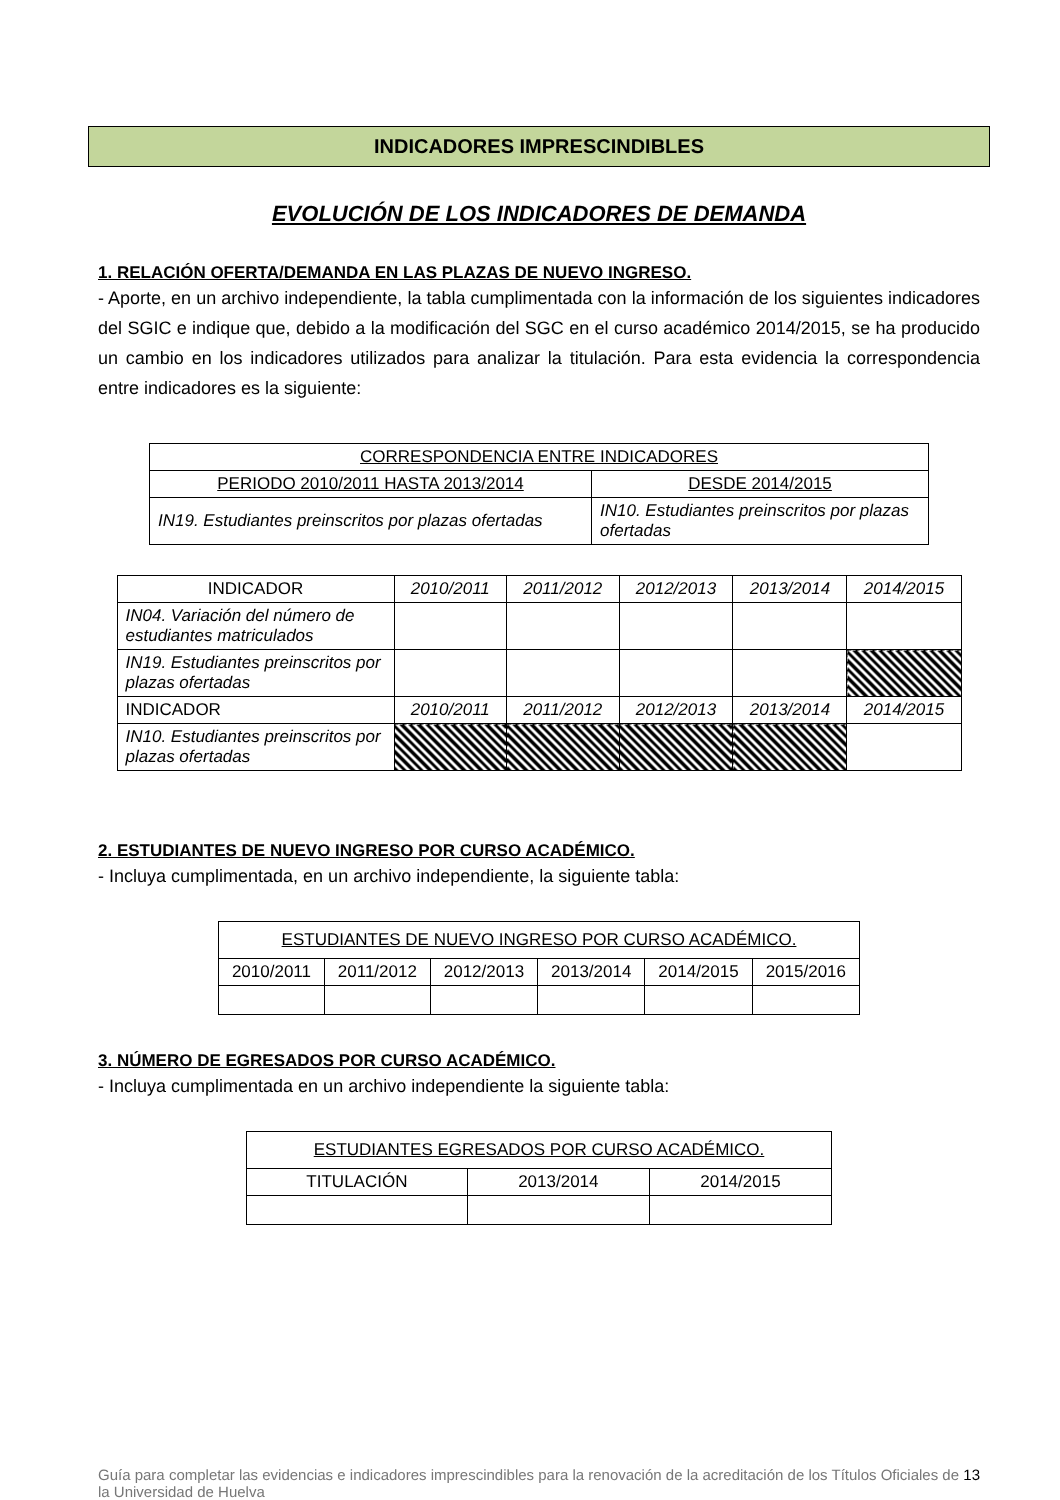INDICADORES IMPRESCINDIBLES
EVOLUCIÓN DE LOS INDICADORES DE DEMANDA
1. RELACIÓN OFERTA/DEMANDA EN LAS PLAZAS DE NUEVO INGRESO.
- Aporte, en un archivo independiente, la tabla cumplimentada con la información de los siguientes indicadores del SGIC e indique que, debido a la modificación del SGC en el curso académico 2014/2015, se ha producido un cambio en los indicadores utilizados para analizar la titulación. Para esta evidencia la correspondencia entre indicadores es la siguiente:
| CORRESPONDENCIA ENTRE INDICADORES | |
| --- | --- |
| PERIODO 2010/2011 HASTA 2013/2014 | DESDE 2014/2015 |
| IN19. Estudiantes preinscritos por plazas ofertadas | IN10. Estudiantes preinscritos por plazas ofertadas |
| INDICADOR | 2010/2011 | 2011/2012 | 2012/2013 | 2013/2014 | 2014/2015 |
| --- | --- | --- | --- | --- | --- |
| IN04. Variación del número de estudiantes matriculados | | | | | |
| IN19. Estudiantes preinscritos por plazas ofertadas | | | | | |
| INDICADOR | 2010/2011 | 2011/2012 | 2012/2013 | 2013/2014 | 2014/2015 |
| IN10. Estudiantes preinscritos por plazas ofertadas | | | | | |
2. ESTUDIANTES DE NUEVO INGRESO POR CURSO ACADÉMICO.
- Incluya cumplimentada, en un archivo independiente, la siguiente tabla:
| ESTUDIANTES DE NUEVO INGRESO POR CURSO ACADÉMICO. | | | | | |
| --- | --- | --- | --- | --- | --- |
| 2010/2011 | 2011/2012 | 2012/2013 | 2013/2014 | 2014/2015 | 2015/2016 |
3. NÚMERO DE EGRESADOS POR CURSO ACADÉMICO.
- Incluya cumplimentada en un archivo independiente la siguiente tabla:
| ESTUDIANTES EGRESADOS POR CURSO ACADÉMICO. | | |
| --- | --- | --- |
| TITULACIÓN | 2013/2014 | 2014/2015 |
Guía para completar las evidencias e indicadores imprescindibles para la renovación de la acreditación de los Títulos Oficiales de la Universidad de Huelva
13